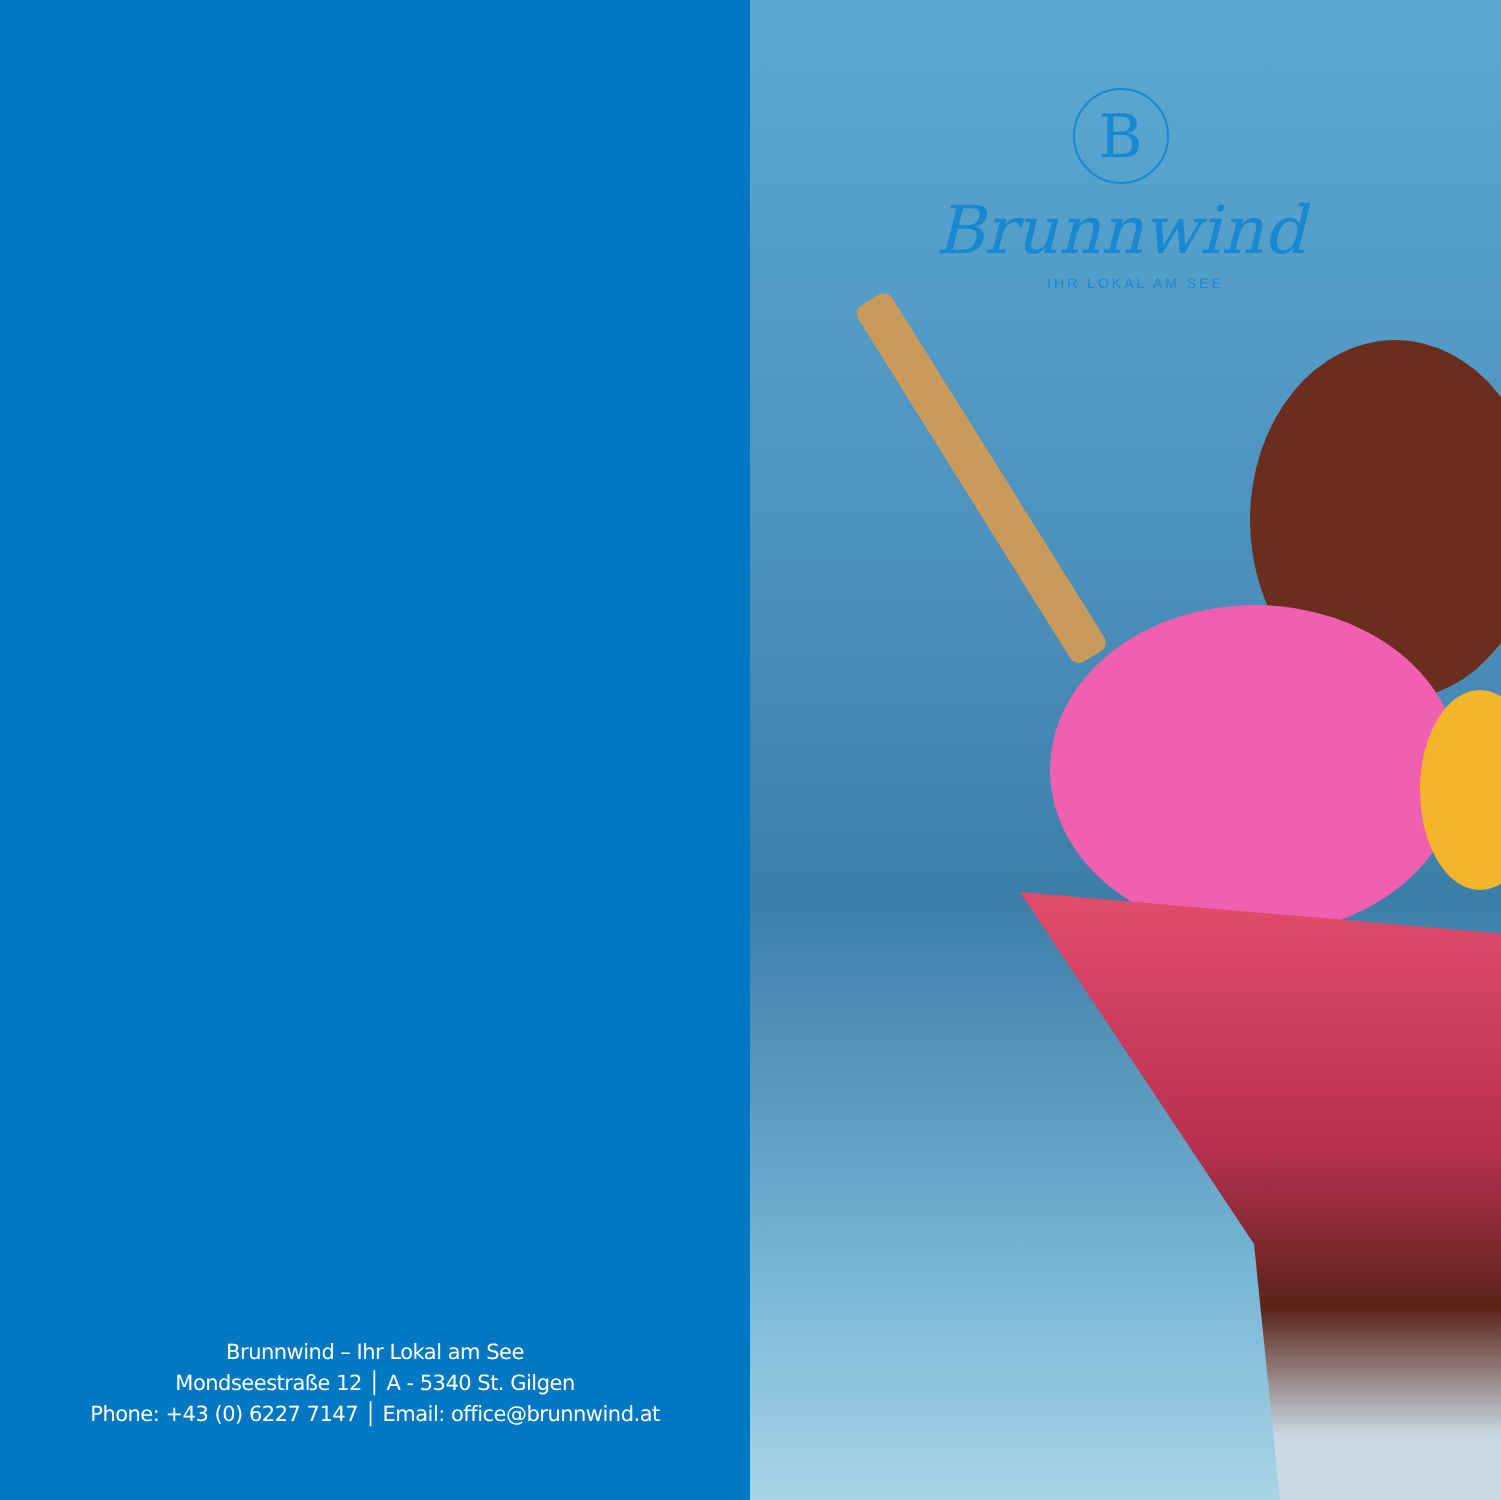Brunnwind – Ihr Lokal am See
Mondseestraße 12 │ A - 5340 St. Gilgen
Phone: +43 (0) 6227 7147 │ Email: office@brunnwind.at
B
Brunnwind
IHR LOKAL AM SEE